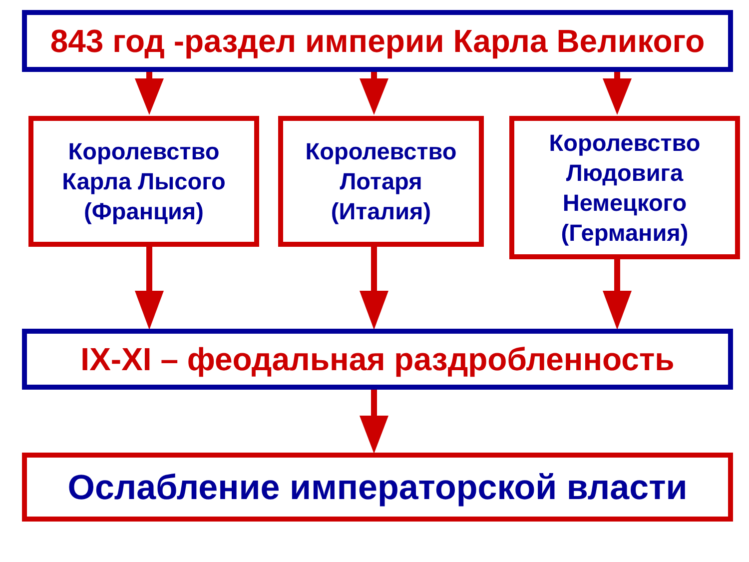843 год -раздел империи Карла Великого
Королевство
Карла Лысого
(Франция)
Королевство
Лотаря
(Италия)
Королевство
Людовига
Немецкого
(Германия)
IX-XI – феодальная раздробленность
Ослабление императорской власти